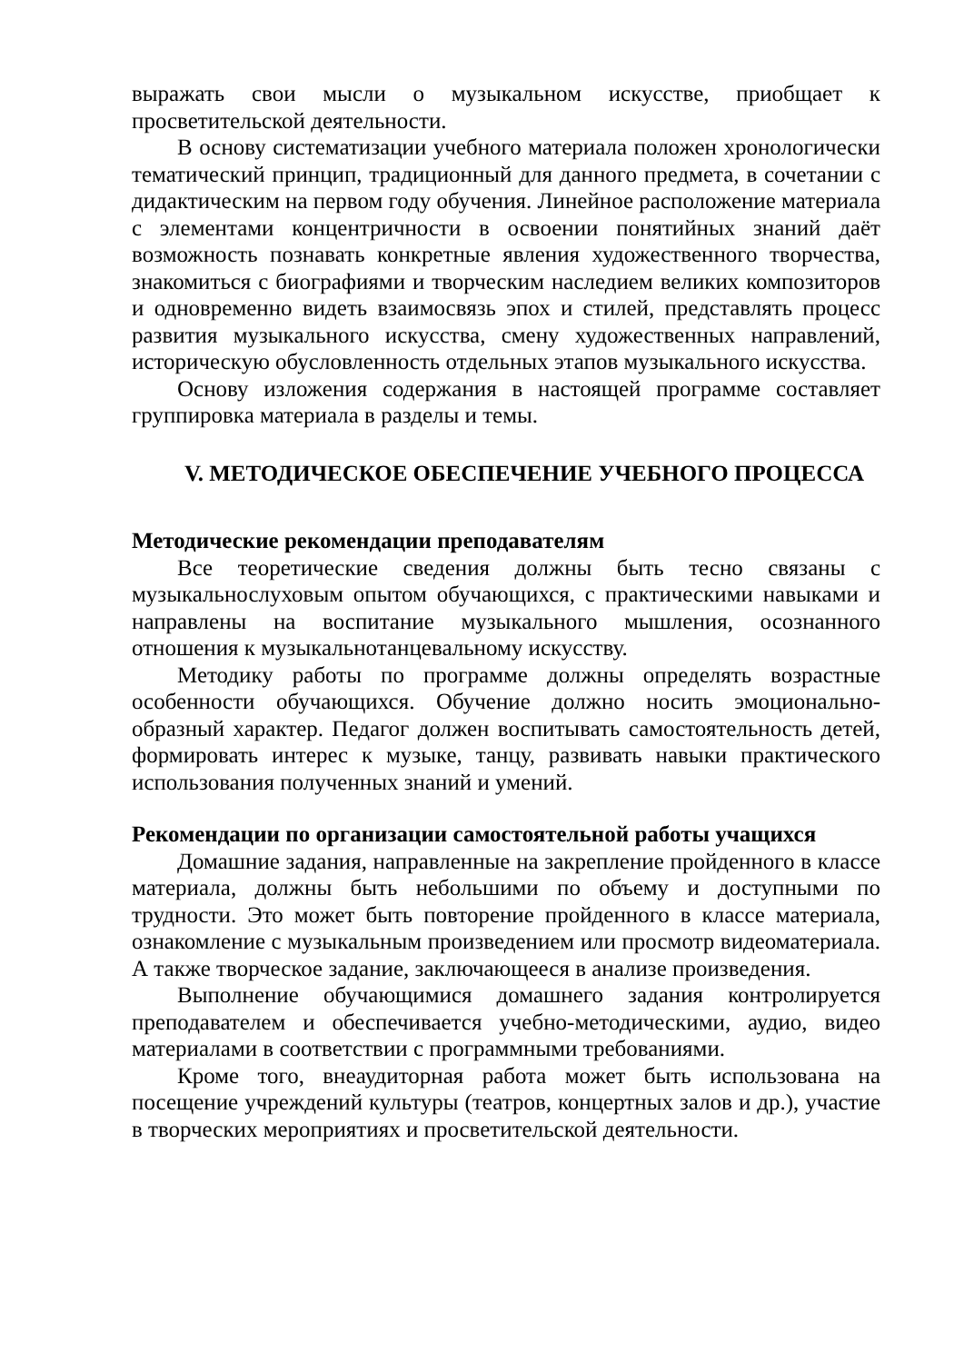выражать свои мысли о музыкальном искусстве, приобщает к просветительской деятельности.
В основу систематизации учебного материала положен хронологически тематический принцип, традиционный для данного предмета, в сочетании с дидактическим на первом году обучения. Линейное расположение материала с элементами концентричности в освоении понятийных знаний даёт возможность познавать конкретные явления художественного творчества, знакомиться с биографиями и творческим наследием великих композиторов и одновременно видеть взаимосвязь эпох и стилей, представлять процесс развития музыкального искусства, смену художественных направлений, историческую обусловленность отдельных этапов музыкального искусства.
Основу изложения содержания в настоящей программе составляет группировка материала в разделы и темы.
V. МЕТОДИЧЕСКОЕ ОБЕСПЕЧЕНИЕ УЧЕБНОГО ПРОЦЕССА
Методические рекомендации преподавателям
Все теоретические сведения должны быть тесно связаны с музыкальнослуховым опытом обучающихся, с практическими навыками и направлены на воспитание музыкального мышления, осознанного отношения к музыкальнотанцевальному искусству.
Методику работы по программе должны определять возрастные особенности обучающихся. Обучение должно носить эмоционально-образный характер. Педагог должен воспитывать самостоятельность детей, формировать интерес к музыке, танцу, развивать навыки практического использования полученных знаний и умений.
Рекомендации по организации самостоятельной работы учащихся
Домашние задания, направленные на закрепление пройденного в классе материала, должны быть небольшими по объему и доступными по трудности. Это может быть повторение пройденного в классе материала, ознакомление с музыкальным произведением или просмотр видеоматериала. А также творческое задание, заключающееся в анализе произведения.
Выполнение обучающимися домашнего задания контролируется преподавателем и обеспечивается учебно-методическими, аудио, видео материалами в соответствии с программными требованиями.
Кроме того, внеаудиторная работа может быть использована на посещение учреждений культуры (театров, концертных залов и др.), участие в творческих мероприятиях и просветительской деятельности.